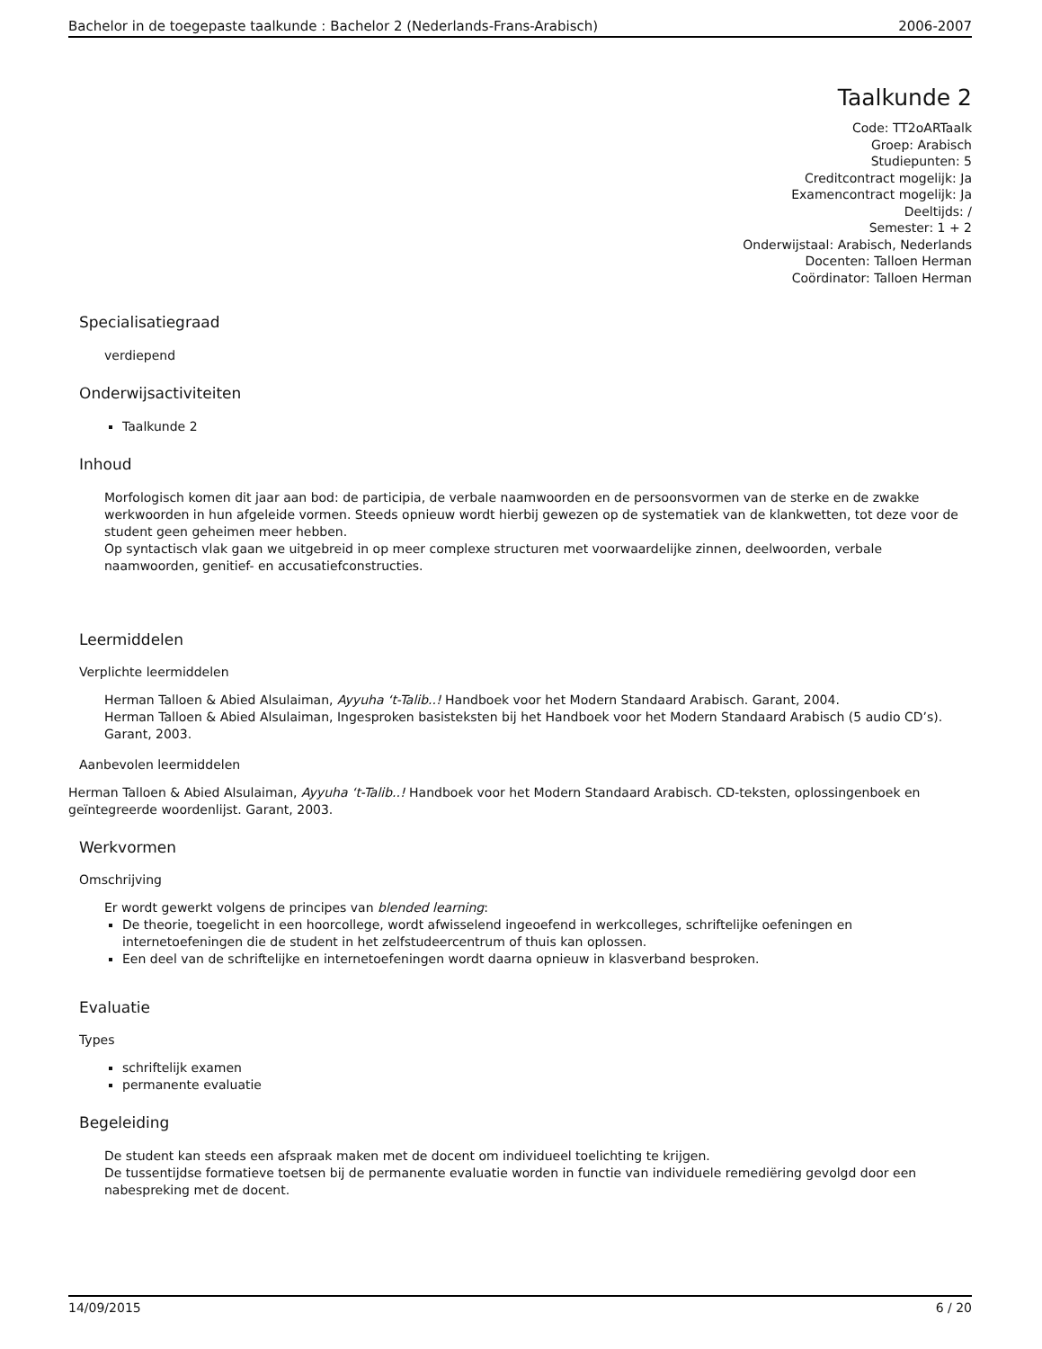Bachelor in de toegepaste taalkunde : Bachelor 2 (Nederlands-Frans-Arabisch) 2006-2007
Taalkunde 2
Code: TT2oARTaalk
Groep: Arabisch
Studiepunten: 5
Creditcontract mogelijk: Ja
Examencontract mogelijk: Ja
Deeltijds: /
Semester: 1 + 2
Onderwijstaal: Arabisch, Nederlands
Docenten: Talloen Herman
Coördinator: Talloen Herman
Specialisatiegraad
verdiepend
Onderwijsactiviteiten
Taalkunde 2
Inhoud
Morfologisch komen dit jaar aan bod: de participia, de verbale naamwoorden en de persoonsvormen van de sterke en de zwakke werkwoorden in hun afgeleide vormen. Steeds opnieuw wordt hierbij gewezen op de systematiek van de klankwetten, tot deze voor de student geen geheimen meer hebben.
Op syntactisch vlak gaan we uitgebreid in op meer complexe structuren met voorwaardelijke zinnen, deelwoorden, verbale naamwoorden, genitief- en accusatiefconstructies.
Leermiddelen
Verplichte leermiddelen
Herman Talloen & Abied Alsulaiman, Ayyuha ‘t-Talib..! Handboek voor het Modern Standaard Arabisch. Garant, 2004.
Herman Talloen & Abied Alsulaiman, Ingesproken basisteksten bij het Handboek voor het Modern Standaard Arabisch (5 audio CD’s). Garant, 2003.
Aanbevolen leermiddelen
Herman Talloen & Abied Alsulaiman, Ayyuha ‘t-Talib..! Handboek voor het Modern Standaard Arabisch. CD-teksten, oplossingenboek en geïntegreerde woordenlijst. Garant, 2003.
Werkvormen
Omschrijving
Er wordt gewerkt volgens de principes van blended learning:
De theorie, toegelicht in een hoorcollege, wordt afwisselend ingeoefend in werkcolleges, schriftelijke oefeningen en internetoefeningen die de student in het zelfstudeercentrum of thuis kan oplossen.
Een deel van de schriftelijke en internetoefeningen wordt daarna opnieuw in klasverband besproken.
Evaluatie
Types
schriftelijk examen
permanente evaluatie
Begeleiding
De student kan steeds een afspraak maken met de docent om individueel toelichting te krijgen.
De tussentijdse formatieve toetsen bij de permanente evaluatie worden in functie van individuele remediëring gevolgd door een nabespreking met de docent.
14/09/2015 6 / 20